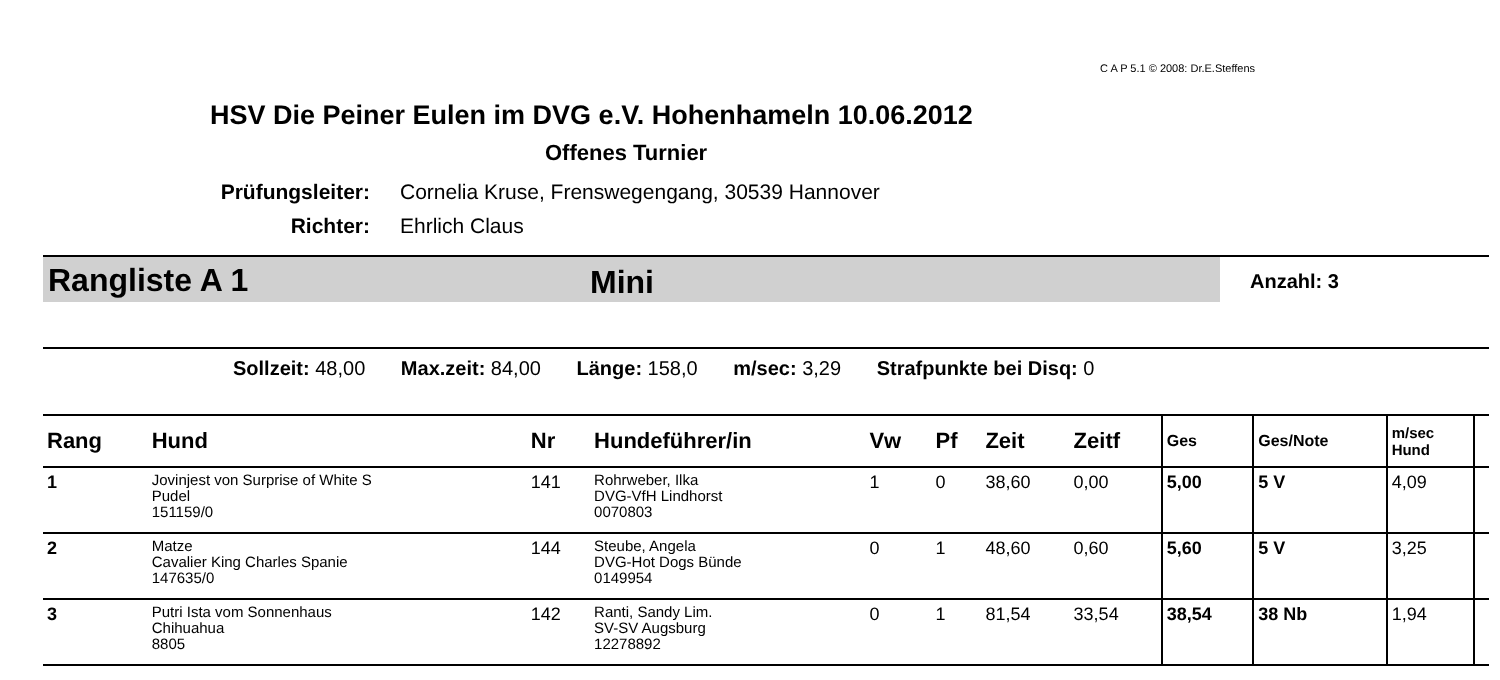C A P 5.1 © 2008: Dr.E.Steffens
HSV Die Peiner Eulen im DVG e.V. Hohenhameln 10.06.2012
Offenes Turnier
Prüfungsleiter: Cornelia Kruse, Frenswegengang, 30539 Hannover
Richter: Ehrlich Claus
Rangliste A 1 Mini Anzahl: 3
Sollzeit: 48,00 Max.zeit: 84,00 Länge: 158,0 m/sec: 3,29 Strafpunkte bei Disq: 0
| Rang | Hund | Nr | Hundeführer/in | Vw | Pf | Zeit | Zeitf | Ges | Ges/Note | m/sec Hund | |
| --- | --- | --- | --- | --- | --- | --- | --- | --- | --- | --- | --- |
| 1 | Jovinjest von Surprise of White S Pudel 151159/0 | 141 | Rohrweber, Ilka DVG-VfH Lindhorst 0070803 | 1 | 0 | 38,60 | 0,00 | 5,00 | 5 V | 4,09 | |
| 2 | Matze Cavalier King Charles Spanie 147635/0 | 144 | Steube, Angela DVG-Hot Dogs Bünde 0149954 | 0 | 1 | 48,60 | 0,60 | 5,60 | 5 V | 3,25 | |
| 3 | Putri Ista vom Sonnenhaus Chihuahua 8805 | 142 | Ranti, Sandy Lim. SV-SV Augsburg 12278892 | 0 | 1 | 81,54 | 33,54 | 38,54 | 38 Nb | 1,94 | |